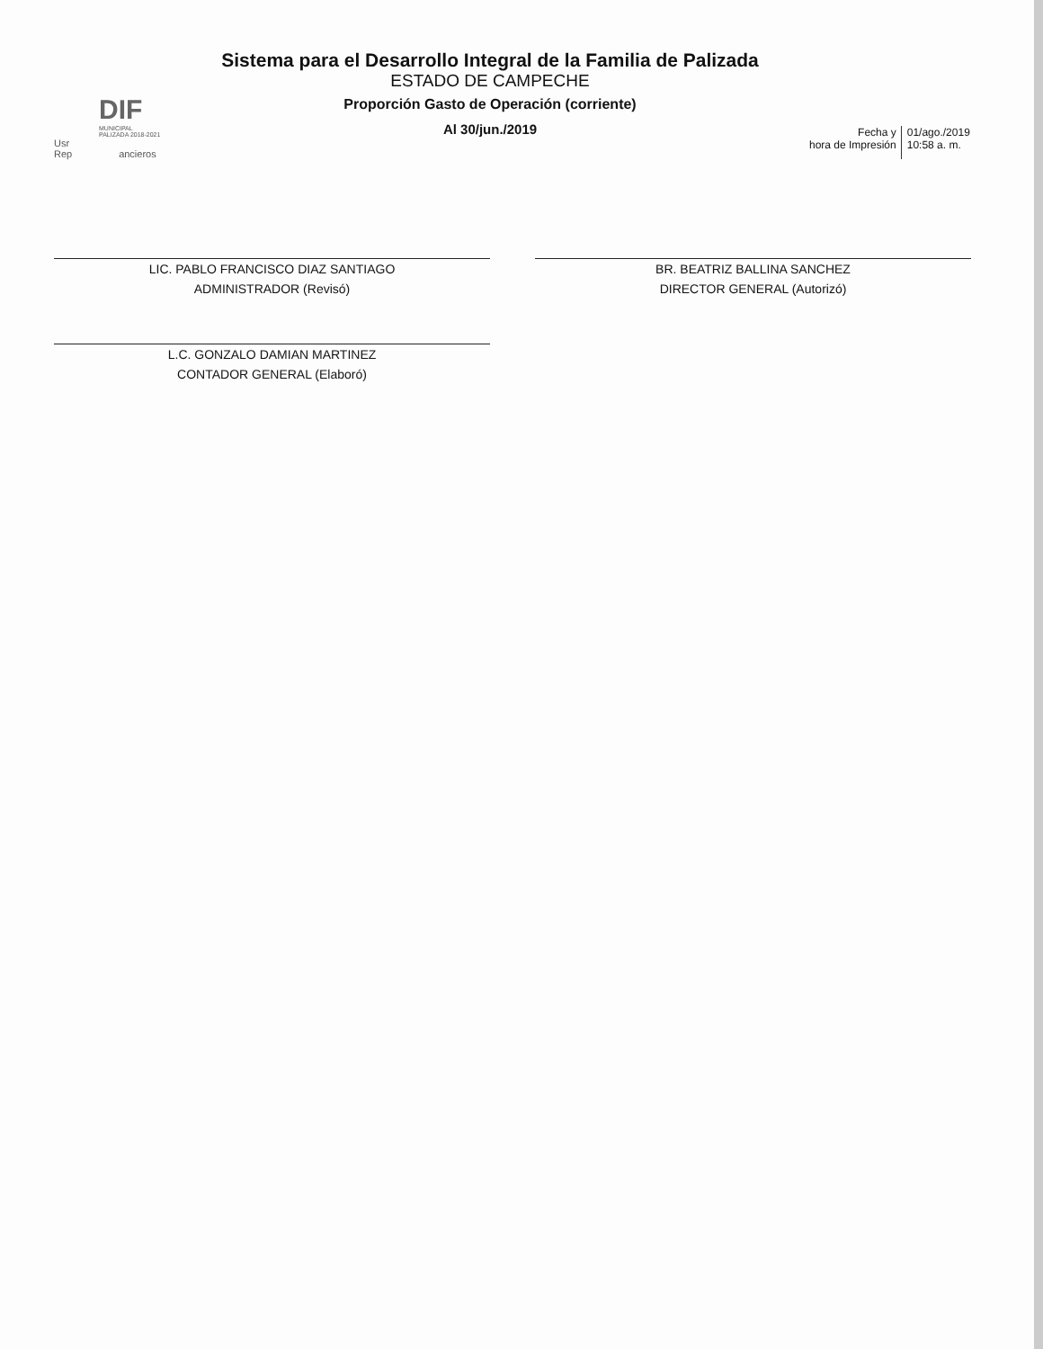DIF
MUNICIPAL
PALIZADA 2018-2021
Usr
Rep ancieros
Sistema para el Desarrollo Integral de la Familia de Palizada
ESTADO DE CAMPECHE
Proporción Gasto de Operación (corriente)
Al 30/jun./2019
Fecha y
hora de Impresión
01/ago./2019
10:58 a. m.
LIC. PABLO FRANCISCO DIAZ SANTIAGO
ADMINISTRADOR (Revisó)
BR. BEATRIZ BALLINA SANCHEZ
DIRECTOR GENERAL (Autorizó)
L.C. GONZALO DAMIAN MARTINEZ
CONTADOR GENERAL (Elaboró)